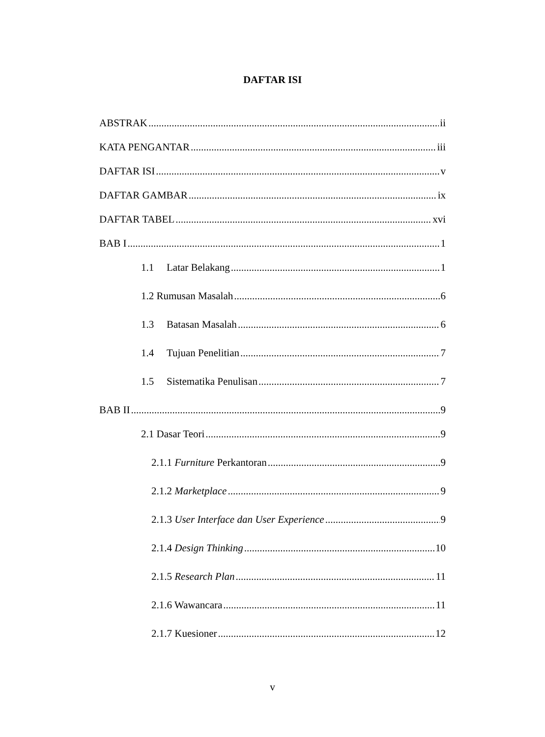DAFTAR ISI
ABSTRAK ii
KATA PENGANTAR iii
DAFTAR ISI v
DAFTAR GAMBAR ix
DAFTAR TABEL xvi
BAB I 1
1.1 Latar Belakang 1
1.2 Rumusan Masalah 6
1.3 Batasan Masalah 6
1.4 Tujuan Penelitian 7
1.5 Sistematika Penulisan 7
BAB II 9
2.1 Dasar Teori 9
2.1.1 Furniture Perkantoran 9
2.1.2 Marketplace 9
2.1.3 User Interface dan User Experience 9
2.1.4 Design Thinking 10
2.1.5 Research Plan 11
2.1.6 Wawancara 11
2.1.7 Kuesioner 12
v